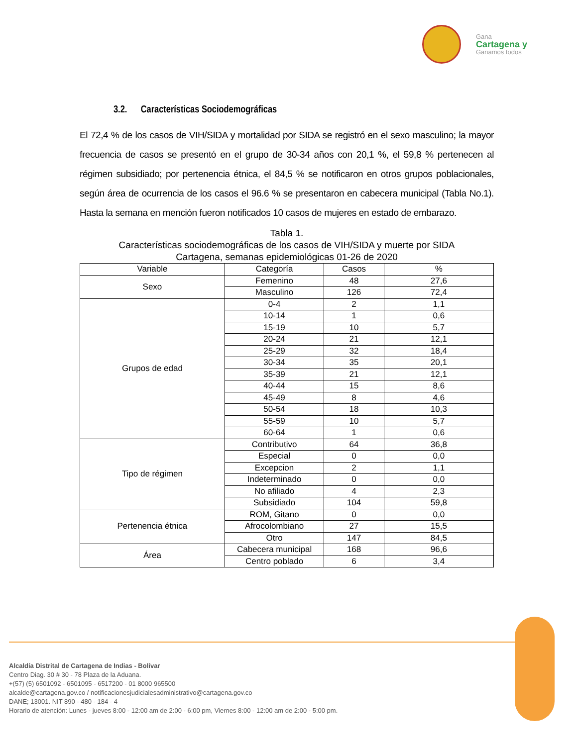Gana
Cartagena y
Ganamos todos
3.2. Características Sociodemográficas
El 72,4 % de los casos de VIH/SIDA y mortalidad por SIDA se registró en el sexo masculino; la mayor frecuencia de casos se presentó en el grupo de 30-34 años con 20,1 %, el 59,8 % pertenecen al régimen subsidiado; por pertenencia étnica, el 84,5 % se notificaron en otros grupos poblacionales, según área de ocurrencia de los casos el 96.6 % se presentaron en cabecera municipal (Tabla No.1). Hasta la semana en mención fueron notificados 10 casos de mujeres en estado de embarazo.
Tabla 1.
Características sociodemográficas de los casos de VIH/SIDA y muerte por SIDA
Cartagena, semanas epidemiológicas 01-26 de 2020
| Variable | Categoría | Casos | % |
| --- | --- | --- | --- |
| Sexo | Femenino | 48 | 27,6 |
| | Masculino | 126 | 72,4 |
| Grupos de edad | 0-4 | 2 | 1,1 |
| | 10-14 | 1 | 0,6 |
| | 15-19 | 10 | 5,7 |
| | 20-24 | 21 | 12,1 |
| | 25-29 | 32 | 18,4 |
| | 30-34 | 35 | 20,1 |
| | 35-39 | 21 | 12,1 |
| | 40-44 | 15 | 8,6 |
| | 45-49 | 8 | 4,6 |
| | 50-54 | 18 | 10,3 |
| | 55-59 | 10 | 5,7 |
| | 60-64 | 1 | 0,6 |
| Tipo de régimen | Contributivo | 64 | 36,8 |
| | Especial | 0 | 0,0 |
| | Excepcion | 2 | 1,1 |
| | Indeterminado | 0 | 0,0 |
| | No afiliado | 4 | 2,3 |
| | Subsidiado | 104 | 59,8 |
| Pertenencia étnica | ROM, Gitano | 0 | 0,0 |
| | Afrocolombiano | 27 | 15,5 |
| | Otro | 147 | 84,5 |
| Área | Cabecera municipal | 168 | 96,6 |
| | Centro poblado | 6 | 3,4 |
Alcaldía Distrital de Cartagena de Indias - Bolívar
Centro Diag. 30 # 30 - 78 Plaza de la Aduana.
+(57) (5) 6501092 - 6501095 - 6517200 - 01 8000 965500
alcalde@cartagena.gov.co / notificacionesjudicialesadministrativo@cartagena.gov.co
DANE; 13001. NIT 890 - 480 - 184 - 4
Horario de atención: Lunes - jueves 8:00 - 12:00 am de 2:00 - 6:00 pm, Viernes 8:00 - 12:00 am de 2:00 - 5:00 pm.